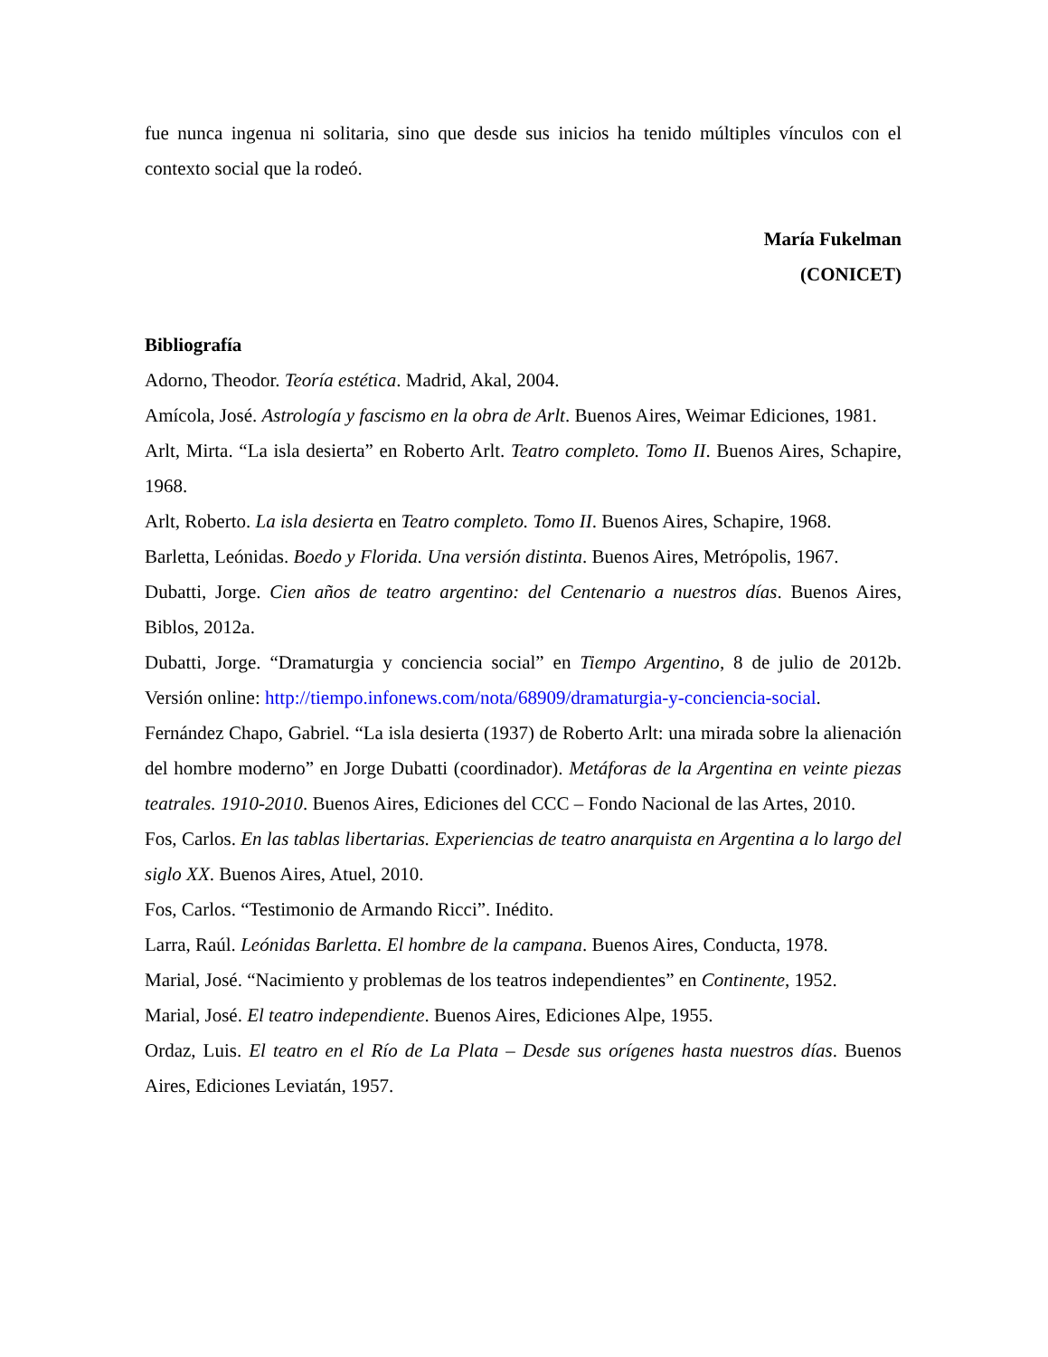fue nunca ingenua ni solitaria, sino que desde sus inicios ha tenido múltiples vínculos con el contexto social que la rodeó.
María Fukelman
(CONICET)
Bibliografía
Adorno, Theodor. Teoría estética. Madrid, Akal, 2004.
Amícola, José. Astrología y fascismo en la obra de Arlt. Buenos Aires, Weimar Ediciones, 1981.
Arlt, Mirta. “La isla desierta” en Roberto Arlt. Teatro completo. Tomo II. Buenos Aires, Schapire, 1968.
Arlt, Roberto. La isla desierta en Teatro completo. Tomo II. Buenos Aires, Schapire, 1968.
Barletta, Leónidas. Boedo y Florida. Una versión distinta. Buenos Aires, Metrópolis, 1967.
Dubatti, Jorge. Cien años de teatro argentino: del Centenario a nuestros días. Buenos Aires, Biblos, 2012a.
Dubatti, Jorge. “Dramaturgia y conciencia social” en Tiempo Argentino, 8 de julio de 2012b. Versión online: http://tiempo.infonews.com/nota/68909/dramaturgia-y-conciencia-social.
Fernández Chapo, Gabriel. “La isla desierta (1937) de Roberto Arlt: una mirada sobre la alienación del hombre moderno” en Jorge Dubatti (coordinador). Metáforas de la Argentina en veinte piezas teatrales. 1910-2010. Buenos Aires, Ediciones del CCC – Fondo Nacional de las Artes, 2010.
Fos, Carlos. En las tablas libertarias. Experiencias de teatro anarquista en Argentina a lo largo del siglo XX. Buenos Aires, Atuel, 2010.
Fos, Carlos. “Testimonio de Armando Ricci”. Inédito.
Larra, Raúl. Leónidas Barletta. El hombre de la campana. Buenos Aires, Conducta, 1978.
Marial, José. “Nacimiento y problemas de los teatros independientes” en Continente, 1952.
Marial, José. El teatro independiente. Buenos Aires, Ediciones Alpe, 1955.
Ordaz, Luis. El teatro en el Río de La Plata – Desde sus orígenes hasta nuestros días. Buenos Aires, Ediciones Leviatán, 1957.